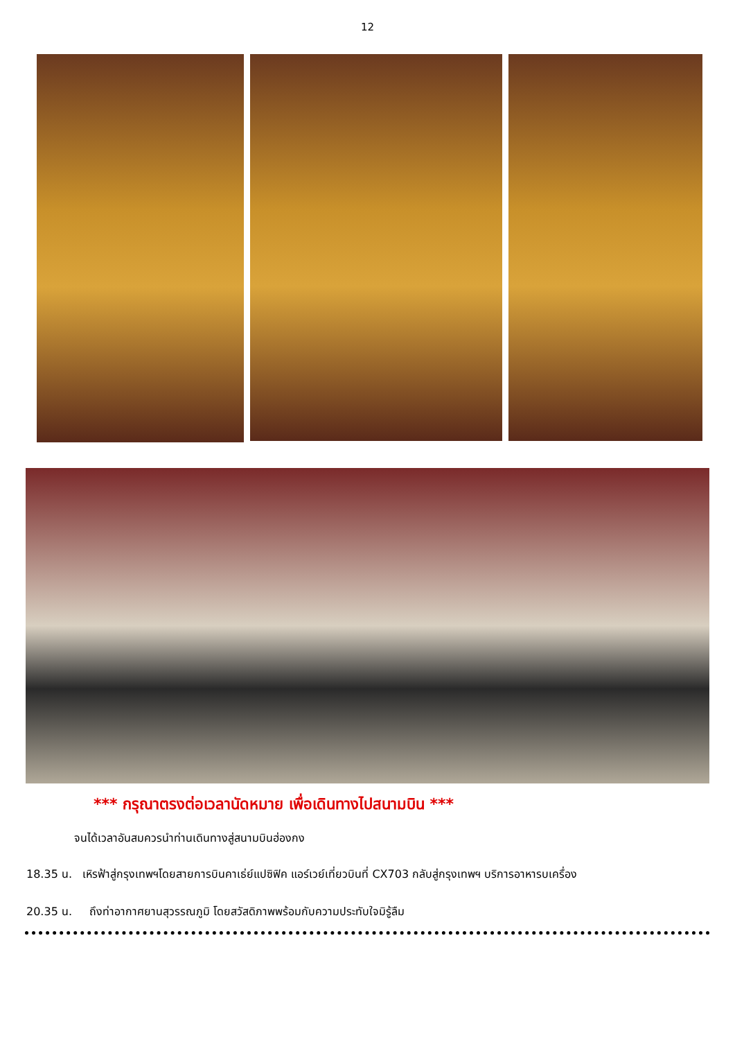12
*** กรุณาตรงต่อเวลานัดหมาย เพื่อเดินทางไปสนามบิน ***
จนได้เวลาอันสมควรนำท่านเดินทางสู่สนามบินฮ่องกง
18.35 น. เหิรฟ้าสู่กรุงเทพฯโดยสายการบินคาเธ่ย์แปซิฟิค แอร์เวย์เที่ยวบินที่ CX703 กลับสู่กรุงเทพฯ บริการอาหารบเครื่อง
20.35 น. ถึงท่าอากาศยานสุวรรณภูมิ โดยสวัสดิภาพพร้อมกับความประทับใจมิรู้ลืม